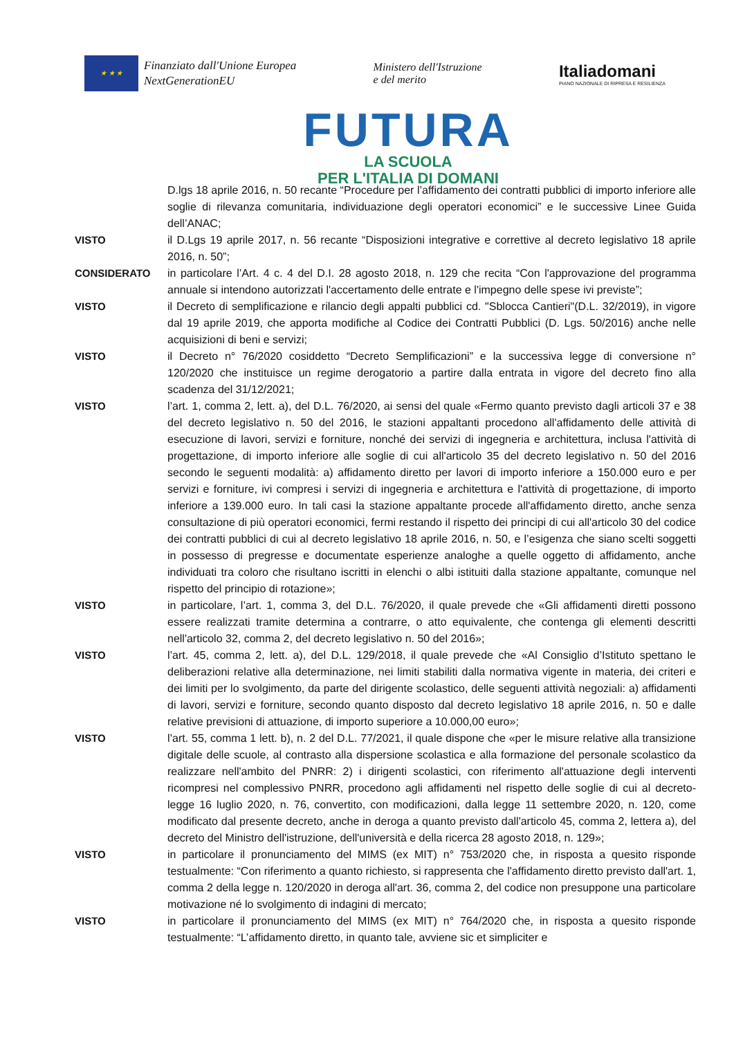★ ★ ★
Finanziato dall'Unione Europea
NextGenerationEU
Ministero dell'Istruzione
e del merito
Italia domani
PIANO NAZIONALE DI RIPRESA E RESILIENZA
FUTURA
LA SCUOLA
PER L'ITALIA DI DOMANI
D.lgs 18 aprile 2016, n. 50 recante “Procedure per l’affidamento dei contratti pubblici di importo inferiore alle soglie di rilevanza comunitaria, individuazione degli operatori economici” e le successive Linee Guida dell’ANAC;
VISTO il D.Lgs 19 aprile 2017, n. 56 recante “Disposizioni integrative e correttive al decreto legislativo 18 aprile 2016, n. 50”;
CONSIDERATO in particolare l’Art. 4 c. 4 del D.I. 28 agosto 2018, n. 129 che recita “Con l'approvazione del programma annuale si intendono autorizzati l'accertamento delle entrate e l'impegno delle spese ivi previste”;
VISTO il Decreto di semplificazione e rilancio degli appalti pubblici cd. "Sblocca Cantieri"(D.L. 32/2019), in vigore dal 19 aprile 2019, che apporta modifiche al Codice dei Contratti Pubblici (D. Lgs. 50/2016) anche nelle acquisizioni di beni e servizi;
VISTO il Decreto n° 76/2020 cosiddetto “Decreto Semplificazioni” e la successiva legge di conversione n° 120/2020 che instituisce un regime derogatorio a partire dalla entrata in vigore del decreto fino alla scadenza del 31/12/2021;
VISTO l’art. 1, comma 2, lett. a), del D.L. 76/2020, ai sensi del quale «Fermo quanto previsto dagli articoli 37 e 38 del decreto legislativo n. 50 del 2016, le stazioni appaltanti procedono all'affidamento delle attività di esecuzione di lavori, servizi e forniture, nonché dei servizi di ingegneria e architettura, inclusa l'attività di progettazione, di importo inferiore alle soglie di cui all'articolo 35 del decreto legislativo n. 50 del 2016 secondo le seguenti modalità: a) affidamento diretto per lavori di importo inferiore a 150.000 euro e per servizi e forniture, ivi compresi i servizi di ingegneria e architettura e l'attività di progettazione, di importo inferiore a 139.000 euro. In tali casi la stazione appaltante procede all'affidamento diretto, anche senza consultazione di più operatori economici, fermi restando il rispetto dei principi di cui all'articolo 30 del codice dei contratti pubblici di cui al decreto legislativo 18 aprile 2016, n. 50, e l’esigenza che siano scelti soggetti in possesso di pregresse e documentate esperienze analoghe a quelle oggetto di affidamento, anche individuati tra coloro che risultano iscritti in elenchi o albi istituiti dalla stazione appaltante, comunque nel rispetto del principio di rotazione»;
VISTO in particolare, l’art. 1, comma 3, del D.L. 76/2020, il quale prevede che «Gli affidamenti diretti possono essere realizzati tramite determina a contrarre, o atto equivalente, che contenga gli elementi descritti nell'articolo 32, comma 2, del decreto legislativo n. 50 del 2016»;
VISTO l’art. 45, comma 2, lett. a), del D.L. 129/2018, il quale prevede che «Al Consiglio d’Istituto spettano le deliberazioni relative alla determinazione, nei limiti stabiliti dalla normativa vigente in materia, dei criteri e dei limiti per lo svolgimento, da parte del dirigente scolastico, delle seguenti attività negoziali: a) affidamenti di lavori, servizi e forniture, secondo quanto disposto dal decreto legislativo 18 aprile 2016, n. 50 e dalle relative previsioni di attuazione, di importo superiore a 10.000,00 euro»;
VISTO l’art. 55, comma 1 lett. b), n. 2 del D.L. 77/2021, il quale dispone che «per le misure relative alla transizione digitale delle scuole, al contrasto alla dispersione scolastica e alla formazione del personale scolastico da realizzare nell'ambito del PNRR: 2) i dirigenti scolastici, con riferimento all'attuazione degli interventi ricompresi nel complessivo PNRR, procedono agli affidamenti nel rispetto delle soglie di cui al decreto-legge 16 luglio 2020, n. 76, convertito, con modificazioni, dalla legge 11 settembre 2020, n. 120, come modificato dal presente decreto, anche in deroga a quanto previsto dall'articolo 45, comma 2, lettera a), del decreto del Ministro dell'istruzione, dell'università e della ricerca 28 agosto 2018, n. 129»;
VISTO in particolare il pronunciamento del MIMS (ex MIT) n° 753/2020 che, in risposta a quesito risponde testualmente: “Con riferimento a quanto richiesto, si rappresenta che l'affidamento diretto previsto dall'art. 1, comma 2 della legge n. 120/2020 in deroga all'art. 36, comma 2, del codice non presuppone una particolare motivazione né lo svolgimento di indagini di mercato;
VISTO in particolare il pronunciamento del MIMS (ex MIT) n° 764/2020 che, in risposta a quesito risponde testualmente: “L’affidamento diretto, in quanto tale, avviene sic et simpliciter e